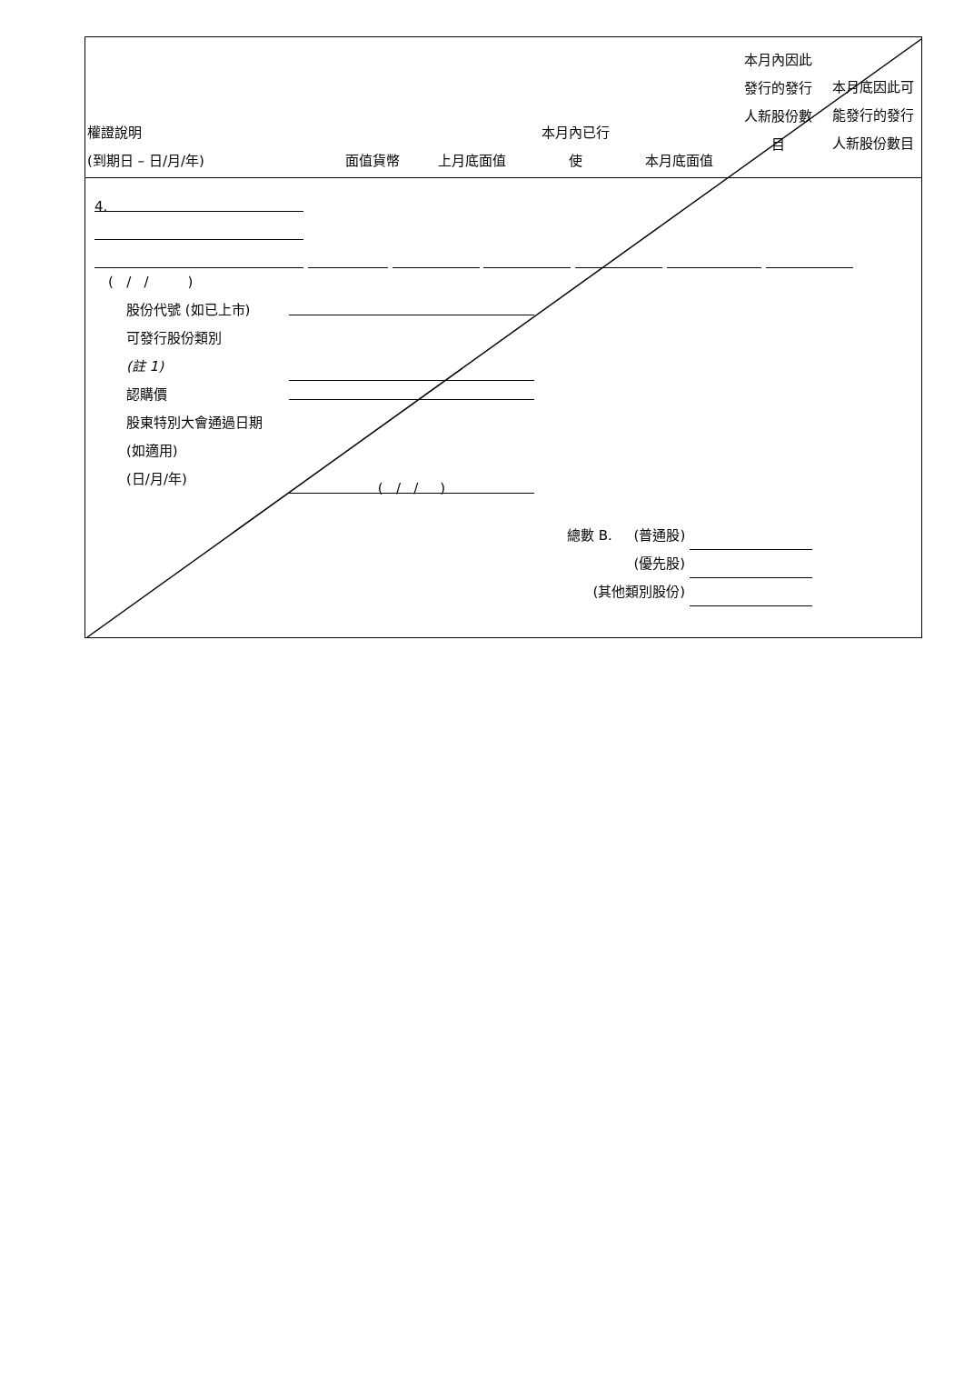| 權證說明 (到期日 – 日/月/年) | 面值貨幣 | 上月底面值 | 本月內已行 使 | 本月底面值 | 本月內因此 發行的發行 人新股份數 目 | 本月底因此可 能發行的發行 人新股份數目 |
| --- | --- | --- | --- | --- | --- | --- |
4.
( / / )
股份代號 (如已上市)
可發行股份類別
(註 1)
認購價
股東特別大會通過日期 (如適用)
(日/月/年) ( / / )
總數 B. (普通股)
(優先股)
(其他類別股份)